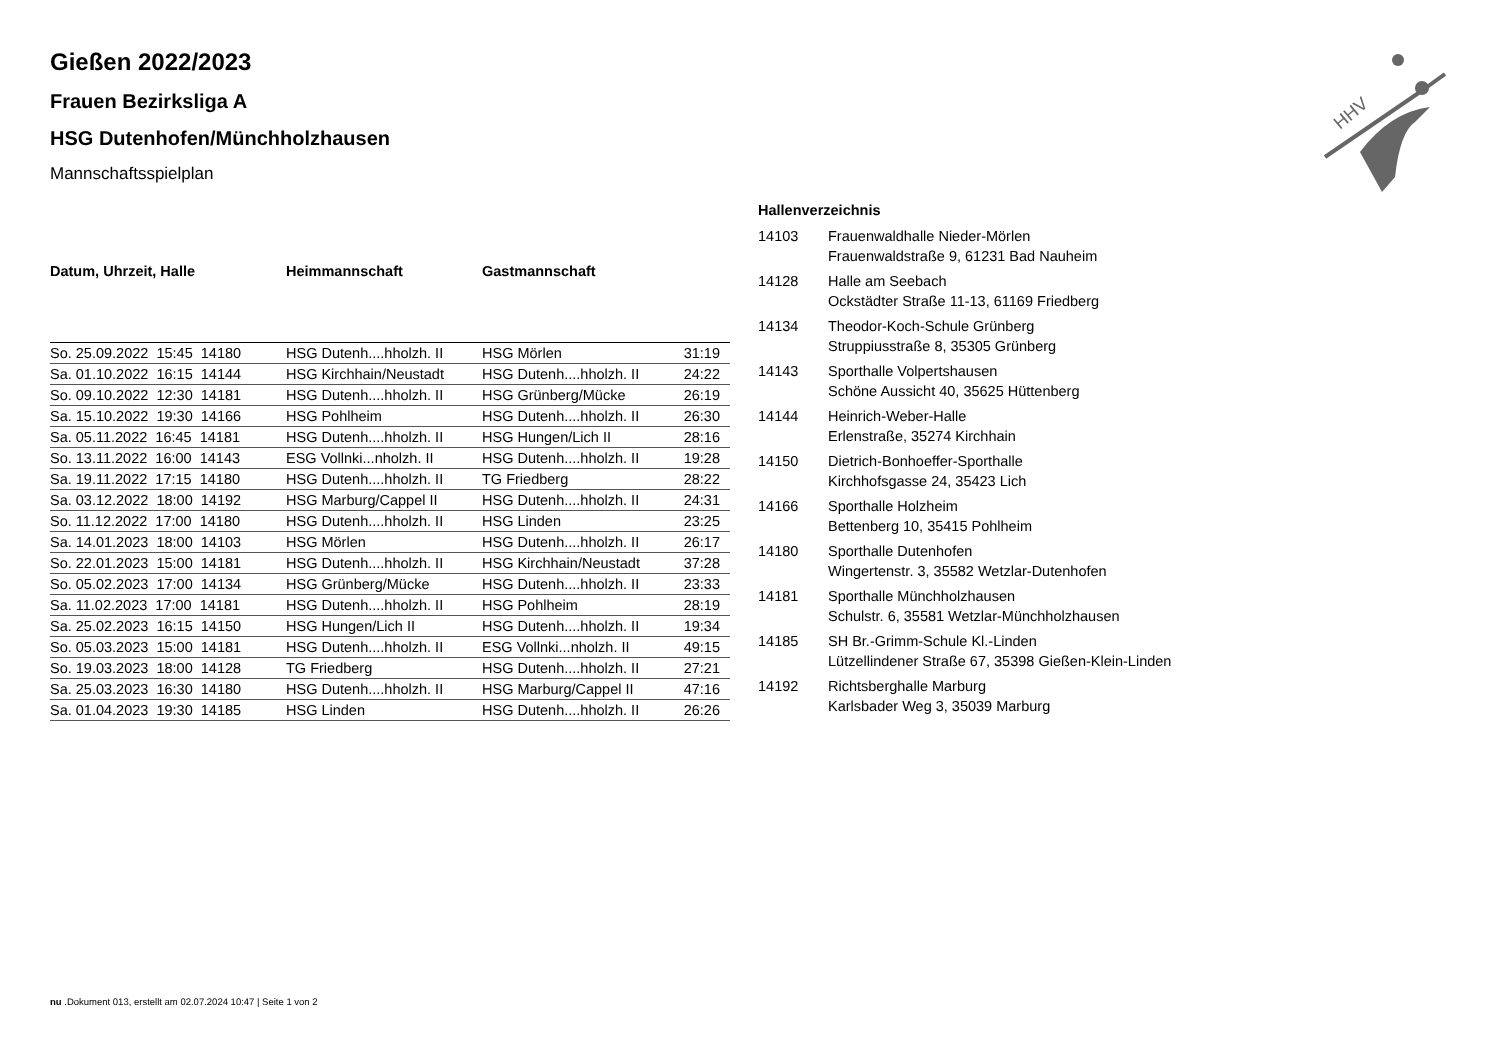Gießen 2022/2023
Frauen Bezirksliga A
HSG Dutenhofen/Münchholzhausen
Mannschaftsspielplan
HHV
| Datum, Uhrzeit, Halle | Heimmannschaft | Gastmannschaft | |
| --- | --- | --- | --- |
| So. 25.09.2022 15:45 14180 | HSG Dutenh....hholzh. II | HSG Mörlen | 31:19 |
| Sa. 01.10.2022 16:15 14144 | HSG Kirchhain/Neustadt | HSG Dutenh....hholzh. II | 24:22 |
| So. 09.10.2022 12:30 14181 | HSG Dutenh....hholzh. II | HSG Grünberg/Mücke | 26:19 |
| Sa. 15.10.2022 19:30 14166 | HSG Pohlheim | HSG Dutenh....hholzh. II | 26:30 |
| Sa. 05.11.2022 16:45 14181 | HSG Dutenh....hholzh. II | HSG Hungen/Lich II | 28:16 |
| So. 13.11.2022 16:00 14143 | ESG Vollnki...nholzh. II | HSG Dutenh....hholzh. II | 19:28 |
| Sa. 19.11.2022 17:15 14180 | HSG Dutenh....hholzh. II | TG Friedberg | 28:22 |
| Sa. 03.12.2022 18:00 14192 | HSG Marburg/Cappel II | HSG Dutenh....hholzh. II | 24:31 |
| So. 11.12.2022 17:00 14180 | HSG Dutenh....hholzh. II | HSG Linden | 23:25 |
| Sa. 14.01.2023 18:00 14103 | HSG Mörlen | HSG Dutenh....hholzh. II | 26:17 |
| So. 22.01.2023 15:00 14181 | HSG Dutenh....hholzh. II | HSG Kirchhain/Neustadt | 37:28 |
| So. 05.02.2023 17:00 14134 | HSG Grünberg/Mücke | HSG Dutenh....hholzh. II | 23:33 |
| Sa. 11.02.2023 17:00 14181 | HSG Dutenh....hholzh. II | HSG Pohlheim | 28:19 |
| Sa. 25.02.2023 16:15 14150 | HSG Hungen/Lich II | HSG Dutenh....hholzh. II | 19:34 |
| So. 05.03.2023 15:00 14181 | HSG Dutenh....hholzh. II | ESG Vollnki...nholzh. II | 49:15 |
| So. 19.03.2023 18:00 14128 | TG Friedberg | HSG Dutenh....hholzh. II | 27:21 |
| Sa. 25.03.2023 16:30 14180 | HSG Dutenh....hholzh. II | HSG Marburg/Cappel II | 47:16 |
| Sa. 01.04.2023 19:30 14185 | HSG Linden | HSG Dutenh....hholzh. II | 26:26 |
| Hallenverzeichnis | |
| --- | --- |
| 14103 | Frauenwaldhalle Nieder-Mörlen Frauenwaldstraße 9, 61231 Bad Nauheim |
| 14128 | Halle am Seebach Ockstädter Straße 11-13, 61169 Friedberg |
| 14134 | Theodor-Koch-Schule Grünberg Struppiusstraße 8, 35305 Grünberg |
| 14143 | Sporthalle Volpertshausen Schöne Aussicht 40, 35625 Hüttenberg |
| 14144 | Heinrich-Weber-Halle Erlenstraße, 35274 Kirchhain |
| 14150 | Dietrich-Bonhoeffer-Sporthalle Kirchhofsgasse 24, 35423 Lich |
| 14166 | Sporthalle Holzheim Bettenberg 10, 35415 Pohlheim |
| 14180 | Sporthalle Dutenhofen Wingertenstr. 3, 35582 Wetzlar-Dutenhofen |
| 14181 | Sporthalle Münchholzhausen Schulstr. 6, 35581 Wetzlar-Münchholzhausen |
| 14185 | SH Br.-Grimm-Schule Kl.-Linden Lützellindener Straße 67, 35398 Gießen-Klein-Linden |
| 14192 | Richtsberghalle Marburg Karlsbader Weg 3, 35039 Marburg |
nu .Dokument 013, erstellt am 02.07.2024 10:47 | Seite 1 von 2